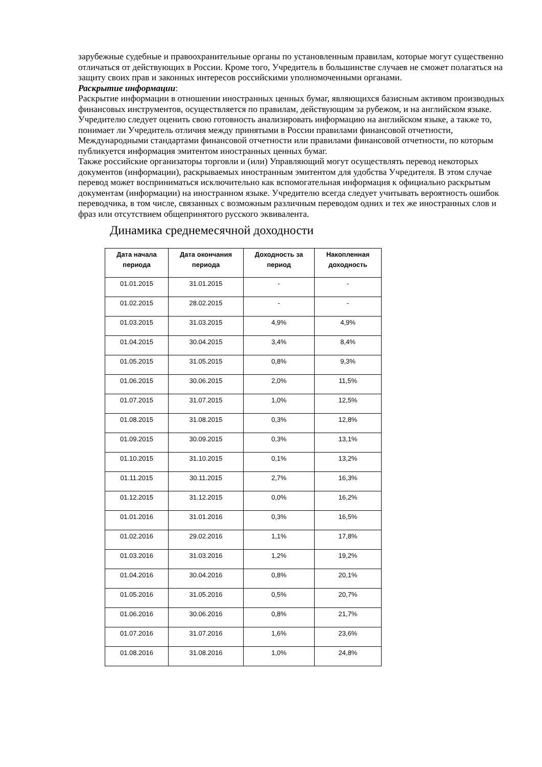зарубежные судебные и правоохранительные органы по установленным правилам, которые могут существенно отличаться от действующих в России. Кроме того, Учредитель в большинстве случаев не сможет полагаться на защиту своих прав и законных интересов российскими уполномоченными органами.
Раскрытие информации:
Раскрытие информации в отношении иностранных ценных бумаг, являющихся базисным активом производных финансовых инструментов, осуществляется по правилам, действующим за рубежом, и на английском языке. Учредителю следует оценить свою готовность анализировать информацию на английском языке, а также то, понимает ли Учредитель отличия между принятыми в России правилами финансовой отчетности, Международными стандартами финансовой отчетности или правилами финансовой отчетности, по которым публикуется информация эмитентом иностранных ценных бумаг.
Также российские организаторы торговли и (или) Управляющий могут осуществлять перевод некоторых документов (информации), раскрываемых иностранным эмитентом для удобства Учредителя. В этом случае перевод может восприниматься исключительно как вспомогательная информация к официально раскрытым документам (информации) на иностранном языке. Учредителю всегда следует учитывать вероятность ошибок переводчика, в том числе, связанных с возможным различным переводом одних и тех же иностранных слов и фраз или отсутствием общепринятого русского эквивалента.
Динамика среднемесячной доходности
| Дата начала периода | Дата окончания периода | Доходность за период | Накопленная доходность |
| --- | --- | --- | --- |
| 01.01.2015 | 31.01.2015 | - | - |
| 01.02.2015 | 28.02.2015 | - | - |
| 01.03.2015 | 31.03.2015 | 4,9% | 4,9% |
| 01.04.2015 | 30.04.2015 | 3,4% | 8,4% |
| 01.05.2015 | 31.05.2015 | 0,8% | 9,3% |
| 01.06.2015 | 30.06.2015 | 2,0% | 11,5% |
| 01.07.2015 | 31.07.2015 | 1,0% | 12,5% |
| 01.08.2015 | 31.08.2015 | 0,3% | 12,8% |
| 01.09.2015 | 30.09.2015 | 0,3% | 13,1% |
| 01.10.2015 | 31.10.2015 | 0,1% | 13,2% |
| 01.11.2015 | 30.11.2015 | 2,7% | 16,3% |
| 01.12.2015 | 31.12.2015 | 0,0% | 16,2% |
| 01.01.2016 | 31.01.2016 | 0,3% | 16,5% |
| 01.02.2016 | 29.02.2016 | 1,1% | 17,8% |
| 01.03.2016 | 31.03.2016 | 1,2% | 19,2% |
| 01.04.2016 | 30.04.2016 | 0,8% | 20,1% |
| 01.05.2016 | 31.05.2016 | 0,5% | 20,7% |
| 01.06.2016 | 30.06.2016 | 0,8% | 21,7% |
| 01.07.2016 | 31.07.2016 | 1,6% | 23,6% |
| 01.08.2016 | 31.08.2016 | 1,0% | 24,8% |